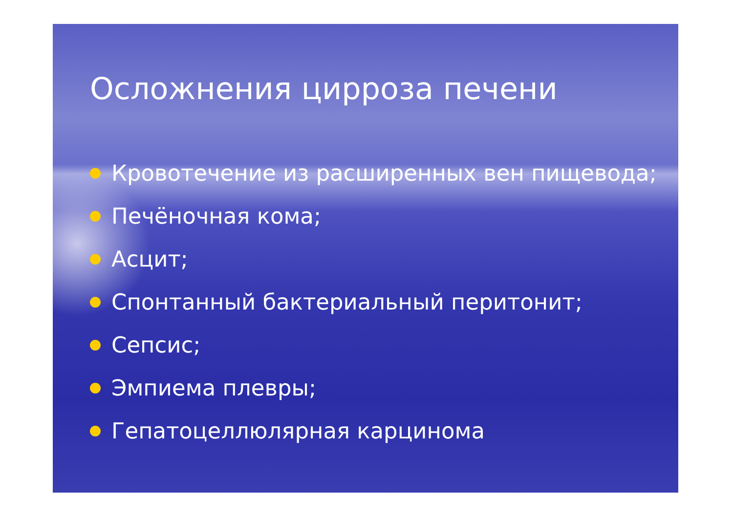Осложнения цирроза печени
Кровотечение из расширенных вен пищевода;
Печёночная кома;
Асцит;
Спонтанный бактериальный перитонит;
Сепсис;
Эмпиема плевры;
Гепатоцеллюлярная карцинома